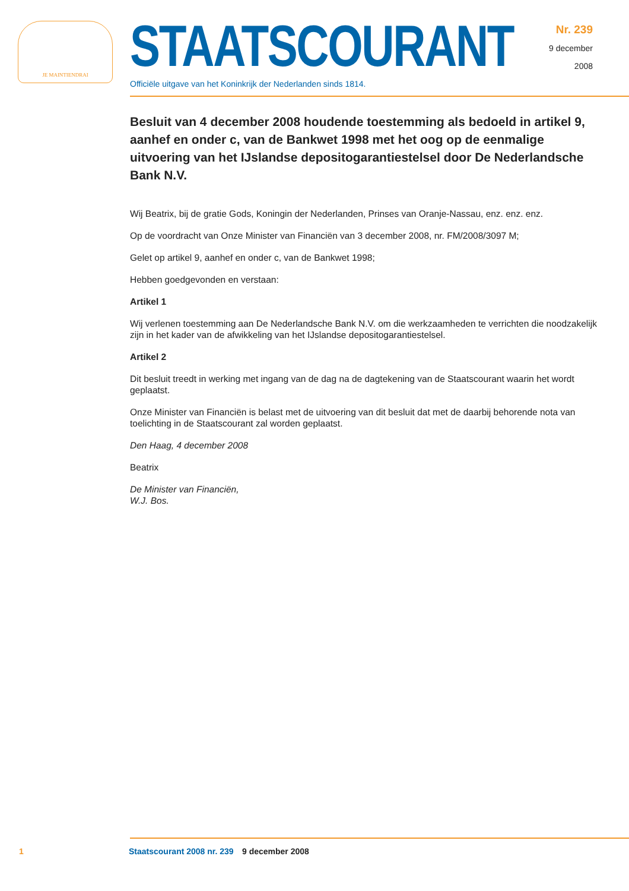JE MAINTIENDRAI
STAATSCOURANT
Officiële uitgave van het Koninkrijk der Nederlanden sinds 1814.
Nr. 239
9 december
2008
Besluit van 4 december 2008 houdende toestemming als bedoeld in artikel 9, aanhef en onder c, van de Bankwet 1998 met het oog op de eenmalige uitvoering van het IJslandse depositogarantiestelsel door De Nederlandsche Bank N.V.
Wij Beatrix, bij de gratie Gods, Koningin der Nederlanden, Prinses van Oranje-Nassau, enz. enz. enz.
Op de voordracht van Onze Minister van Financiën van 3 december 2008, nr. FM/2008/3097 M;
Gelet op artikel 9, aanhef en onder c, van de Bankwet 1998;
Hebben goedgevonden en verstaan:
Artikel 1
Wij verlenen toestemming aan De Nederlandsche Bank N.V. om die werkzaamheden te verrichten die noodzakelijk zijn in het kader van de afwikkeling van het IJslandse depositogarantiestelsel.
Artikel 2
Dit besluit treedt in werking met ingang van de dag na de dagtekening van de Staatscourant waarin het wordt geplaatst.
Onze Minister van Financiën is belast met de uitvoering van dit besluit dat met de daarbij behorende nota van toelichting in de Staatscourant zal worden geplaatst.
Den Haag, 4 december 2008
Beatrix
De Minister van Financiën,
W.J. Bos.
1 Staatscourant 2008 nr. 239 9 december 2008